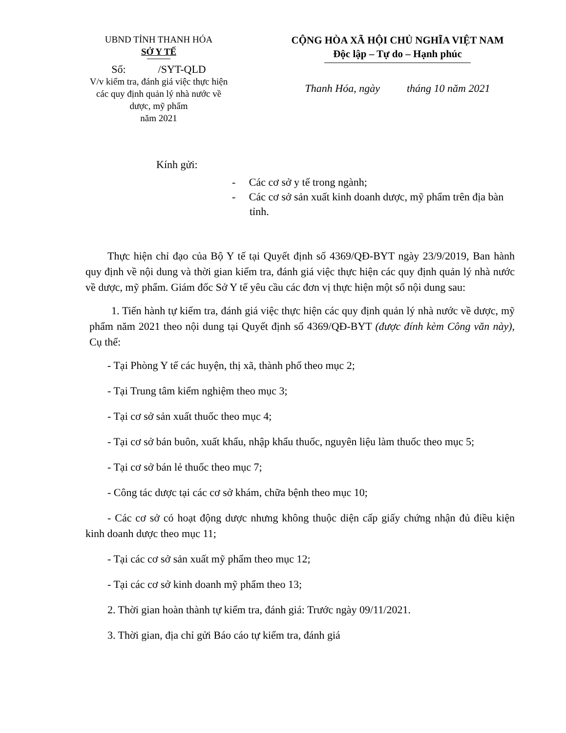UBND TỈNH THANH HÓA
SỞ Y TẾ
Số: /SYT-QLD
V/v kiểm tra, đánh giá việc thực hiện các quy định quản lý nhà nước về dược, mỹ phẩm
năm 2021
CỘNG HÒA XÃ HỘI CHỦ NGHĨA VIỆT NAM
Độc lập – Tự do – Hạnh phúc
Thanh Hóa, ngày tháng 10 năm 2021
Kính gửi:
- Các cơ sở y tế trong ngành;
- Các cơ sở sản xuất kinh doanh dược, mỹ phẩm trên địa bàn tỉnh.
Thực hiện chỉ đạo của Bộ Y tế tại Quyết định số 4369/QĐ-BYT ngày 23/9/2019, Ban hành quy định về nội dung và thời gian kiểm tra, đánh giá việc thực hiện các quy định quản lý nhà nước về dược, mỹ phẩm. Giám đốc Sở Y tế yêu cầu các đơn vị thực hiện một số nội dung sau:
1. Tiến hành tự kiểm tra, đánh giá việc thực hiện các quy định quản lý nhà nước về dược, mỹ phẩm năm 2021 theo nội dung tại Quyết định số 4369/QĐ-BYT (được đính kèm Công văn này), Cụ thể:
- Tại Phòng Y tế các huyện, thị xã, thành phố theo mục 2;
- Tại Trung tâm kiểm nghiệm theo mục 3;
- Tại cơ sở sản xuất thuốc theo mục 4;
- Tại cơ sở bán buôn, xuất khẩu, nhập khẩu thuốc, nguyên liệu làm thuốc theo mục 5;
- Tại cơ sở bán lẻ thuốc theo mục 7;
- Công tác dược tại các cơ sở khám, chữa bệnh theo mục 10;
- Các cơ sở có hoạt động dược nhưng không thuộc diện cấp giấy chứng nhận đủ điều kiện kinh doanh dược theo mục 11;
- Tại các cơ sở sản xuất mỹ phẩm theo mục 12;
- Tại các cơ sở kinh doanh mỹ phẩm theo 13;
2. Thời gian hoàn thành tự kiểm tra, đánh giá: Trước ngày 09/11/2021.
3. Thời gian, địa chỉ gửi Báo cáo tự kiểm tra, đánh giá